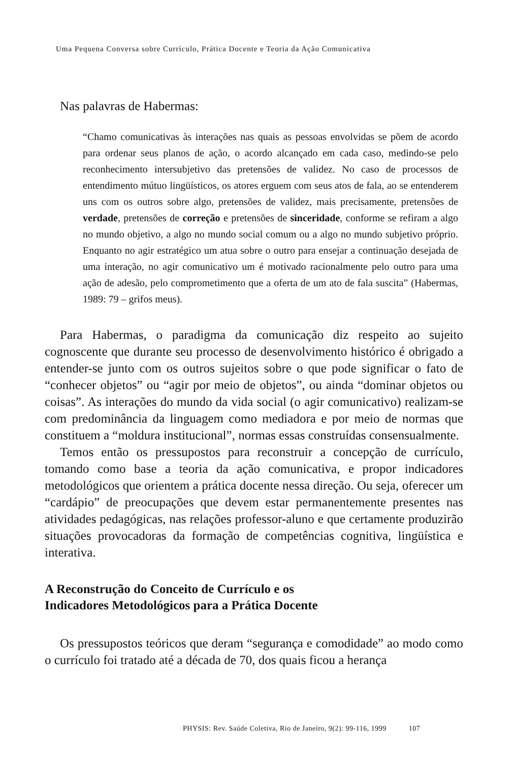Uma Pequena Conversa sobre Currículo, Prática Docente e Teoria da Ação Comunicativa
Nas palavras de Habermas:
“Chamo comunicativas às interações nas quais as pessoas envolvidas se põem de acordo para ordenar seus planos de ação, o acordo alcançado em cada caso, medindo-se pelo reconhecimento intersubjetivo das pretensões de validez. No caso de processos de entendimento mútuo lingüísticos, os atores erguem com seus atos de fala, ao se entenderem uns com os outros sobre algo, pretensões de validez, mais precisamente, pretensões de verdade, pretensões de correção e pretensões de sinceridade, conforme se refiram a algo no mundo objetivo, a algo no mundo social comum ou a algo no mundo subjetivo próprio. Enquanto no agir estratégico um atua sobre o outro para ensejar a continuação desejada de uma interação, no agir comunicativo um é motivado racionalmente pelo outro para uma ação de adesão, pelo comprometimento que a oferta de um ato de fala suscita” (Habermas, 1989: 79 – grifos meus).
Para Habermas, o paradigma da comunicação diz respeito ao sujeito cognoscente que durante seu processo de desenvolvimento histórico é obrigado a entender-se junto com os outros sujeitos sobre o que pode significar o fato de “conhecer objetos” ou “agir por meio de objetos”, ou ainda “dominar objetos ou coisas”. As interações do mundo da vida social (o agir comunicativo) realizam-se com predominância da linguagem como mediadora e por meio de normas que constituem a “moldura institucional”, normas essas construídas consensualmente.
Temos então os pressupostos para reconstruir a concepção de currículo, tomando como base a teoria da ação comunicativa, e propor indicadores metodológicos que orientem a prática docente nessa direção. Ou seja, oferecer um “cardápio” de preocupações que devem estar permanentemente presentes nas atividades pedagógicas, nas relações professor-aluno e que certamente produzirão situações provocadoras da formação de competências cognitiva, lingüística e interativa.
A Reconstrução do Conceito de Currículo e os
Indicadores Metodológicos para a Prática Docente
Os pressupostos teóricos que deram “segurança e comodidade” ao modo como o currículo foi tratado até a década de 70, dos quais ficou a herança
PHYSIS: Rev. Saúde Coletiva, Rio de Janeiro, 9(2): 99-116, 1999 107